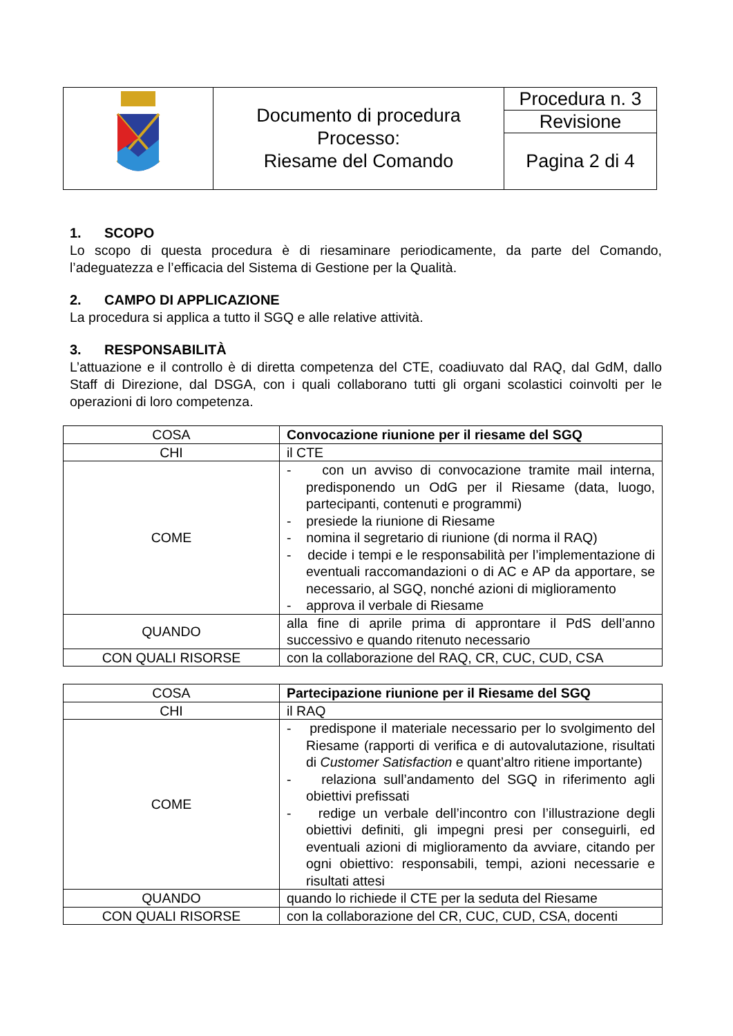| | Documento di procedura Processo: Riesame del Comando | Procedura n. 3 |
| | | Revisione |
| | | Pagina 2 di 4 |
1. SCOPO
Lo scopo di questa procedura è di riesaminare periodicamente, da parte del Comando, l’adeguatezza e l’efficacia del Sistema di Gestione per la Qualità.
2. CAMPO DI APPLICAZIONE
La procedura si applica a tutto il SGQ e alle relative attività.
3. RESPONSABILITÀ
L’attuazione e il controllo è di diretta competenza del CTE, coadiuvato dal RAQ, dal GdM, dallo Staff di Direzione, dal DSGA, con i quali collaborano tutti gli organi scolastici coinvolti per le operazioni di loro competenza.
| COSA | Convocazione riunione per il riesame del SGQ |
| CHI | il CTE |
| COME | - con un avviso di convocazione tramite mail interna, predisponendo un OdG per il Riesame (data, luogo, partecipanti, contenuti e programmi) - presiede la riunione di Riesame - nomina il segretario di riunione (di norma il RAQ) - decide i tempi e le responsabilità per l’implementazione di eventuali raccomandazioni o di AC e AP da apportare, se necessario, al SGQ, nonché azioni di miglioramento - approva il verbale di Riesame |
| QUANDO | alla fine di aprile prima di approntare il PdS dell’anno successivo e quando ritenuto necessario |
| CON QUALI RISORSE | con la collaborazione del RAQ, CR, CUC, CUD, CSA |
| COSA | Partecipazione riunione per il Riesame del SGQ |
| CHI | il RAQ |
| COME | - predispone il materiale necessario per lo svolgimento del Riesame (rapporti di verifica e di autovalutazione, risultati di Customer Satisfaction e quant’altro ritiene importante) - relaziona sull’andamento del SGQ in riferimento agli obiettivi prefissati - redige un verbale dell’incontro con l’illustrazione degli obiettivi definiti, gli impegni presi per conseguirli, ed eventuali azioni di miglioramento da avviare, citando per ogni obiettivo: responsabili, tempi, azioni necessarie e risultati attesi |
| QUANDO | quando lo richiede il CTE per la seduta del Riesame |
| CON QUALI RISORSE | con la collaborazione del CR, CUC, CUD, CSA, docenti |